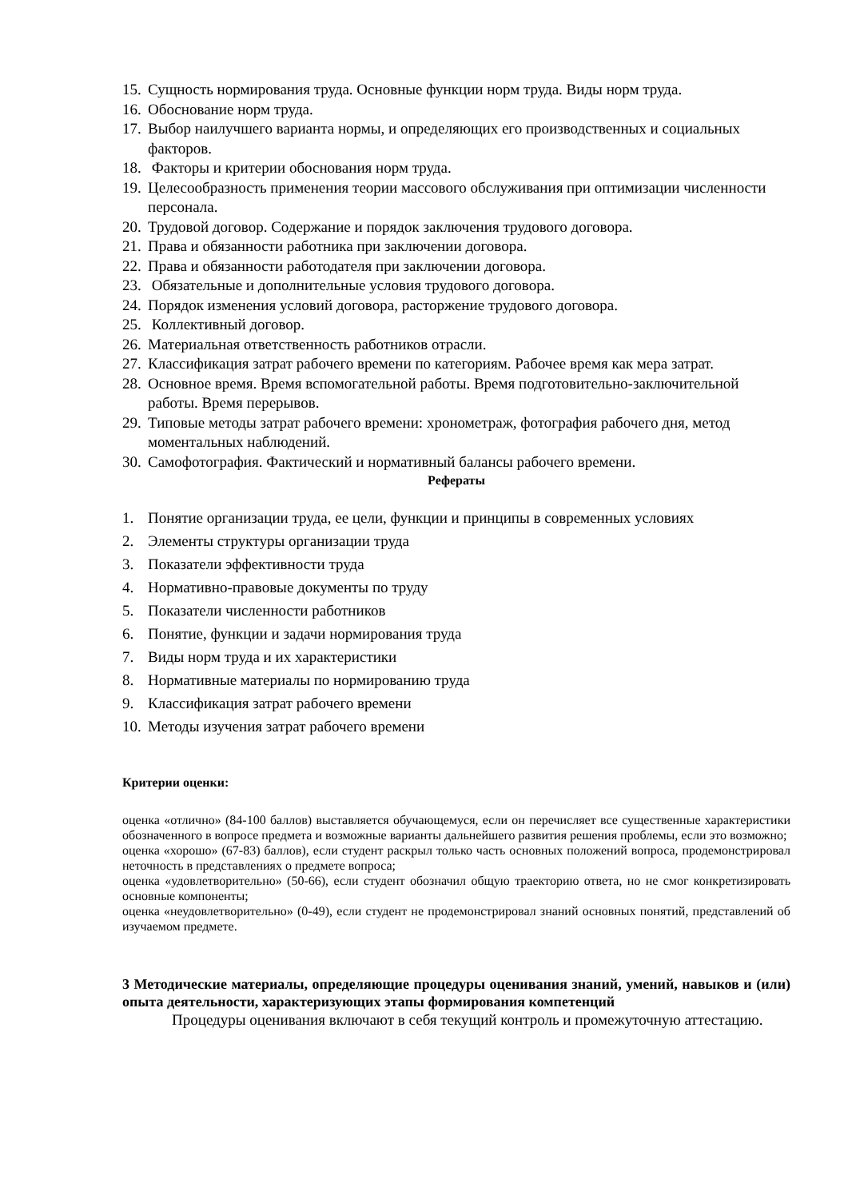15. Сущность нормирования труда. Основные функции норм труда. Виды норм труда.
16. Обоснование норм труда.
17. Выбор наилучшего варианта нормы, и определяющих его производственных и социальных факторов.
18. Факторы и критерии обоснования норм труда.
19. Целесообразность применения теории массового обслуживания при оптимизации численности персонала.
20. Трудовой договор. Содержание и порядок заключения трудового договора.
21. Права и обязанности работника при заключении договора.
22. Права и обязанности работодателя при заключении договора.
23. Обязательные и дополнительные условия трудового договора.
24. Порядок изменения условий договора, расторжение трудового договора.
25. Коллективный договор.
26. Материальная ответственность работников отрасли.
27. Классификация затрат рабочего времени по категориям. Рабочее время как мера затрат.
28. Основное время. Время вспомогательной работы. Время подготовительно-заключительной работы. Время перерывов.
29. Типовые методы затрат рабочего времени: хронометраж, фотография рабочего дня, метод моментальных наблюдений.
30. Самофотография. Фактический и нормативный балансы рабочего времени.
Рефераты
1. Понятие организации труда, ее цели, функции и принципы в современных условиях
2. Элементы структуры организации труда
3. Показатели эффективности труда
4. Нормативно-правовые документы по труду
5. Показатели численности работников
6. Понятие, функции и задачи нормирования труда
7. Виды норм труда и их характеристики
8. Нормативные материалы по нормированию труда
9. Классификация затрат рабочего времени
10. Методы изучения затрат рабочего времени
Критерии оценки:
оценка «отлично» (84-100 баллов) выставляется обучающемуся, если он перечисляет все существенные характеристики обозначенного в вопросе предмета и возможные варианты дальнейшего развития решения проблемы, если это возможно;
оценка «хорошо» (67-83) баллов), если студент раскрыл только часть основных положений вопроса, продемонстрировал неточность в представлениях о предмете вопроса;
оценка «удовлетворительно» (50-66), если студент обозначил общую траекторию ответа, но не смог конкретизировать основные компоненты;
оценка «неудовлетворительно» (0-49), если студент не продемонстрировал знаний основных понятий, представлений об изучаемом предмете.
3 Методические материалы, определяющие процедуры оценивания знаний, умений, навыков и (или) опыта деятельности, характеризующих этапы формирования компетенций
Процедуры оценивания включают в себя текущий контроль и промежуточную аттестацию.